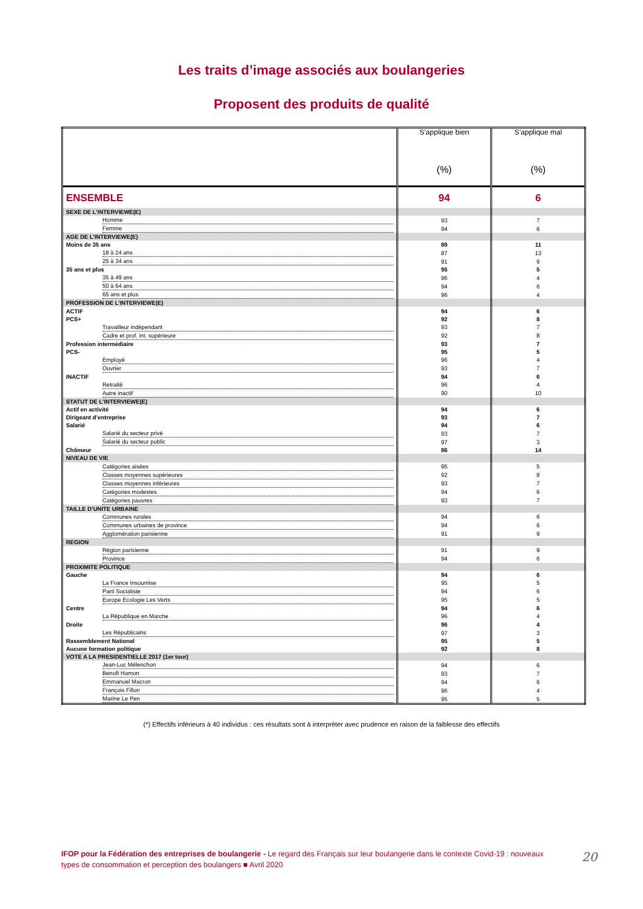Les traits d’image associés aux boulangeries
Proposent des produits de qualité
| | S’applique bien (%) | S’applique mal (%) |
| --- | --- | --- |
| ENSEMBLE | 94 | 6 |
| SEXE DE L’INTERVIEWE(E) | | |
| Homme | 93 | 7 |
| Femme | 94 | 6 |
| AGE DE L’INTERVIEWE(E) | | |
| Moins de 35 ans | 89 | 11 |
| 18 à 24 ans | 87 | 13 |
| 25 à 34 ans | 91 | 9 |
| 35 ans et plus | 95 | 5 |
| 35 à 49 ans | 96 | 4 |
| 50 à 64 ans | 94 | 6 |
| 65 ans et plus | 96 | 4 |
| PROFESSION DE L’INTERVIEWE(E) | | |
| ACTIF | 94 | 6 |
| PCS+ | 92 | 8 |
| Travailleur indépendant | 93 | 7 |
| Cadre et prof. int. supérieure | 92 | 8 |
| Profession intermédiaire | 93 | 7 |
| PCS- | 95 | 5 |
| Employé | 96 | 4 |
| Ouvrier | 93 | 7 |
| INACTIF | 94 | 6 |
| Retraité | 96 | 4 |
| Autre inactif | 90 | 10 |
| STATUT DE L’INTERVIEWE(E) | | |
| Actif en activité | 94 | 6 |
| Dirigeant d’entreprise | 93 | 7 |
| Salarié | 94 | 6 |
| Salarié du secteur privé | 93 | 7 |
| Salarié du secteur public | 97 | 3 |
| Chômeur | 86 | 14 |
| NIVEAU DE VIE | | |
| Catégories aisées | 95 | 5 |
| Classes moyennes supérieures | 92 | 8 |
| Classes moyennes inférieures | 93 | 7 |
| Catégories modestes | 94 | 6 |
| Catégories pauvres | 93 | 7 |
| TAILLE D’UNITE URBAINE | | |
| Communes rurales | 94 | 6 |
| Communes urbaines de province | 94 | 6 |
| Agglomération parisienne | 91 | 9 |
| REGION | | |
| Région parisienne | 91 | 9 |
| Province | 94 | 6 |
| PROXIMITE POLITIQUE | | |
| Gauche | 94 | 6 |
| La France Insoumise | 95 | 5 |
| Parti Socialiste | 94 | 6 |
| Europe Ecologie Les Verts | 95 | 5 |
| Centre | 94 | 6 |
| La République en Marche | 96 | 4 |
| Droite | 96 | 4 |
| Les Républicains | 97 | 3 |
| Rassemblement National | 95 | 5 |
| Aucune formation politique | 92 | 8 |
| VOTE A LA PRESIDENTIELLE 2017 (1er tour) | | |
| Jean-Luc Mélenchon | 94 | 6 |
| Benoît Hamon | 93 | 7 |
| Emmanuel Macron | 94 | 6 |
| François Fillon | 96 | 4 |
| Marine Le Pen | 95 | 5 |
(*) Effectifs inférieurs à 40 individus : ces résultats sont à interpréter avec prudence en raison de la faiblesse des effectifs
IFOP pour la Fédération des entreprises de boulangerie - Le regard des Français sur leur boulangerie dans le contexte Covid-19 : nouveaux types de consommation et perception des boulangers ■ Avril 2020
20